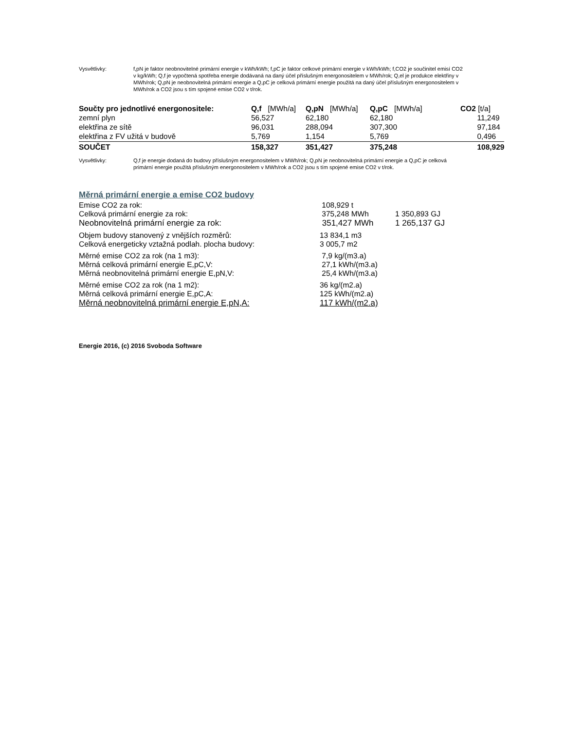Vysvětlivky: f,pN je faktor neobnovitelné primární energie v kWh/kWh; f,pC je faktor celkové primární energie v kWh/kWh; f,CO2 je součinitel emisí CO2 v kg/kWh; Q,f je vypočtená spotřeba energie dodávaná na daný účel příslušným energonositelem v MWh/rok; Q,el je produkce elektřiny v MWh/rok; Q,pN je neobnovitelná primární energie a Q,pC je celková primární energie použitá na daný účel příslušným energonositelem v MWh/rok a CO2 jsou s tím spojené emise CO2 v t/rok.
| Součty pro jednotlivé energonositele: | Q,f [MWh/a] | Q,pN [MWh/a] | Q,pC [MWh/a] | CO2 [t/a] |
| --- | --- | --- | --- | --- |
| zemní plyn | 56,527 | 62,180 | 62,180 | 11,249 |
| elektřina ze sítě | 96,031 | 288,094 | 307,300 | 97,184 |
| elektřina z FV užitá v budově | 5,769 | 1,154 | 5,769 | 0,496 |
| SOUČET | 158,327 | 351,427 | 375,248 | 108,929 |
Vysvětlivky: Q,f je energie dodaná do budovy příslušným energonositelem v MWh/rok; Q,pN je neobnovitelná primární energie a Q,pC je celková primární energie použitá příslušným energonositelem v MWh/rok a CO2 jsou s tím spojené emise CO2 v t/rok.
Měrná primární energie a emise CO2 budovy
| Emise CO2 za rok: | 108,929 t | |
| Celková primární energie za rok: | 375,248 MWh | 1 350,893 GJ |
| Neobnovitelná primární energie za rok: | 351,427 MWh | 1 265,137 GJ |
| Objem budovy stanovený z vnějších rozměrů: | 13 834,1 m3 | |
| Celková energeticky vztažná podlah. plocha budovy: | 3 005,7 m2 | |
| Měrné emise CO2 za rok (na 1 m3): | 7,9 kg/(m3.a) | |
| Měrná celková primární energie E,pC,V: | 27,1 kWh/(m3.a) | |
| Měrná neobnovitelná primární energie E,pN,V: | 25,4 kWh/(m3.a) | |
| Měrné emise CO2 za rok (na 1 m2): | 36 kg/(m2.a) | |
| Měrná celková primární energie E,pC,A: | 125 kWh/(m2.a) | |
| Měrná neobnovitelná primární energie E,pN,A: | 117 kWh/(m2.a) | |
Energie 2016, (c) 2016 Svoboda Software